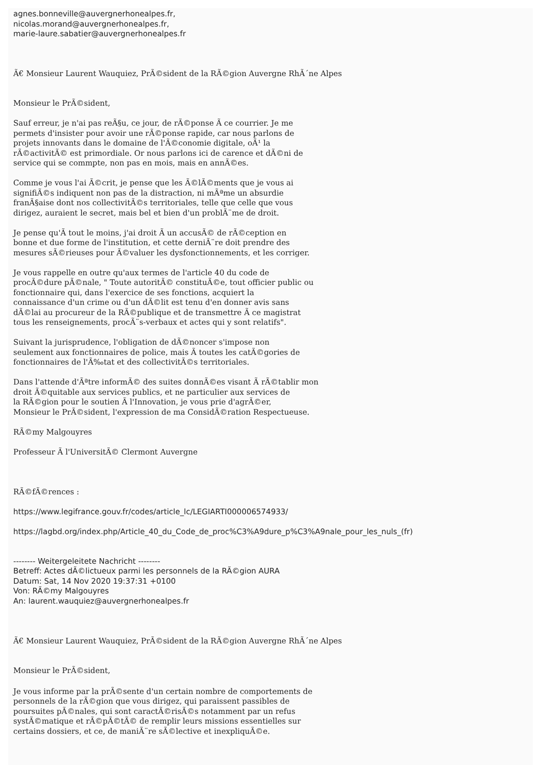agnes.bonneville@auvergnerhonealpes.fr,
nicolas.morand@auvergnerhonealpes.fr,
marie-laure.sabatier@auvergnerhonealpes.fr
Ã€ Monsieur Laurent Wauquiez, PrÃ©sident de la RÃ©gion Auvergne RhÃ´ne Alpes
Monsieur le PrÃ©sident,
Sauf erreur, je n'ai pas reÃ§u, ce jour, de rÃ©ponse Ã ce courrier. Je me
permets d'insister pour avoir une rÃ©ponse rapide, car nous parlons de
projets innovants dans le domaine de l'Ã©conomie digitale, oÃ¹ la
rÃ©activitÃ© est primordiale. Or nous parlons ici de carence et dÃ©ni de
service qui se commpte, non pas en mois, mais en annÃ©es.
Comme je vous l'ai Ã©crit, je pense que les Ã©lÃ©ments que je vous ai
signifiÃ©s indiquent non pas de la distraction, ni mÃªme un absurdie
franÃ§aise dont nos collectivitÃ©s territoriales, telle que celle que vous
dirigez, auraient le secret, mais bel et bien d'un problÃ¨me de droit.
Je pense qu'Ã tout le moins, j'ai droit Ã un accusÃ© de rÃ©ception en
bonne et due forme de l'institution, et cette derniÃ¨re doit prendre des
mesures sÃ©rieuses pour Ã©valuer les dysfonctionnements, et les corriger.
Je vous rappelle en outre qu'aux termes de l'article 40 du code de
procÃ©dure pÃ©nale, " Toute autoritÃ© constituÃ©e, tout officier public ou
fonctionnaire qui, dans l'exercice de ses fonctions, acquiert la
connaissance d'un crime ou d'un dÃ©lit est tenu d'en donner avis sans
dÃ©lai au procureur de la RÃ©publique et de transmettre Ã ce magistrat
tous les renseignements, procÃ¨s-verbaux et actes qui y sont relatifs".
Suivant la jurisprudence, l'obligation de dÃ©noncer s'impose non
seulement aux fonctionnaires de police, mais Ã toutes les catÃ©gories de
fonctionnaires de l'Ã‰tat et des collectivitÃ©s territoriales.
Dans l'attende d'Ãªtre informÃ© des suites donnÃ©es visant Ã rÃ©tablir mon
droit Ã©quitable aux services publics, et ne particulier aux services de
la RÃ©gion pour le soutien Ã l'Innovation, je vous prie d'agrÃ©er,
Monsieur le PrÃ©sident, l'expression de ma ConsidÃ©ration Respectueuse.
RÃ©my Malgouyres
Professeur Ã l'UniversitÃ© Clermont Auvergne
RÃ©fÃ©rences :
https://www.legifrance.gouv.fr/codes/article_lc/LEGIARTI000006574933/
https://lagbd.org/index.php/Article_40_du_Code_de_proc%C3%A9dure_p%C3%A9nale_pour_les_nuls_(fr)
-------- Weitergeleitete Nachricht --------
Betreff: Actes dÃ©lictueux parmi les personnels de la RÃ©gion AURA
Datum: Sat, 14 Nov 2020 19:37:31 +0100
Von: RÃ©my Malgouyres
An: laurent.wauquiez@auvergnerhonealpes.fr
Ã€ Monsieur Laurent Wauquiez, PrÃ©sident de la RÃ©gion Auvergne RhÃ´ne Alpes
Monsieur le PrÃ©sident,
Je vous informe par la prÃ©sente d'un certain nombre de comportements de
personnels de la rÃ©gion que vous dirigez, qui paraissent passibles de
poursuites pÃ©nales, qui sont caractÃ©risÃ©s notamment par un refus
systÃ©matique et rÃ©pÃ©tÃ© de remplir leurs missions essentielles sur
certains dossiers, et ce, de maniÃ¨re sÃ©lective et inexpliquÃ©e.